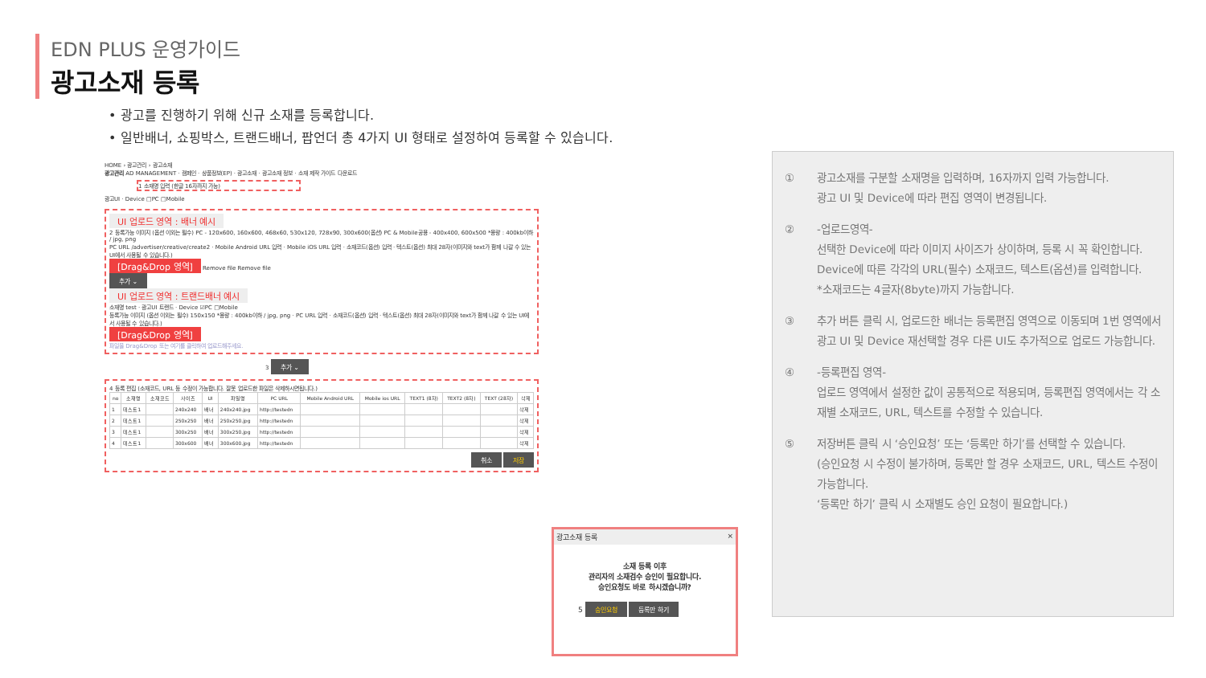EDN PLUS 운영가이드
광고소재 등록
• 광고를 진행하기 위해 신규 소재를 등록합니다.
• 일반배너, 쇼핑박스, 트랜드배너, 팝언더 총 4가지 UI 형태로 설정하여 등록할 수 있습니다.
HOME › 광고관리 › 광고소재
광고관리 AD MANAGEMENT · 캠페인 · 상품정보(EP) · 광고소재 · 광고소재 정보 · 소재 제작 가이드 다운로드
1 소재명 입력 (한글 16자까지 가능)
광고UI · Device □PC □Mobile
UI 업로드 영역 : 배너 예시
2 등록가능 이미지 (옵션 이외는 필수) PC - 120x600, 160x600, 468x60, 530x120, 728x90, 300x600(옵션) PC & Mobile공용 - 400x400, 600x500 *용량 : 400kb이하 / jpg, png
PC URL /advertiser/creative/create2 · Mobile Android URL 입력 · Mobile iOS URL 입력 · 소재코드(옵션) 입력 · 텍스트(옵션) 최대 28자(이미지와 text가 함께 나갈 수 있는 UI에서 사용될 수 있습니다.)
[Drag&Drop 영역]
Remove file Remove file
추가 ⌄
UI 업로드 영역 : 트랜드배너 예시
소재명 test · 광고UI 트랜드 · Device ☑PC □Mobile
등록가능 이미지 (옵션 이외는 필수) 150x150 *용량 : 400kb이하 / jpg, png · PC URL 입력 · 소재코드(옵션) 입력 · 텍스트(옵션) 최대 28자(이미지와 text가 함께 나갈 수 있는 UI에서 사용될 수 있습니다.)
[Drag&Drop 영역]
파일을 Drag&Drop 또는 여기를 클릭하여 업로드해주세요.
3 추가 ⌄
4 등록 편집 (소재코드, URL 등 수정이 가능합니다. 잘못 업로드한 파일은 삭제하시면됩니다.)
| no | 소재명 | 소재코드 | 사이즈 | UI | 파일명 | PC URL | Mobile Android URL | Mobile ios URL | TEXT1 (8자) | TEXT2 (8자) | TEXT (28자) | 삭제 |
| --- | --- | --- | --- | --- | --- | --- | --- | --- | --- | --- | --- | --- |
| 1 | 테스트1 | | 240x240 | 배너 | 240x240.jpg | http://testedn | | | | | | 삭제 |
| 2 | 테스트1 | | 250x250 | 배너 | 250x250.jpg | http://testedn | | | | | | 삭제 |
| 3 | 테스트1 | | 300x250 | 배너 | 300x250.jpg | http://testedn | | | | | | 삭제 |
| 4 | 테스트1 | | 300x600 | 배너 | 300x600.jpg | http://testedn | | | | | | 삭제 |
취소 저장
광고소재 등록 ×
소재 등록 이후
관리자의 소재검수 승인이 필요합니다.
승인요청도 바로 하시겠습니까?
5 승인요청 등록만 하기
① 광고소재를 구분할 소재명을 입력하며, 16자까지 입력 가능합니다.
광고 UI 및 Device에 따라 편집 영역이 변경됩니다.
② -업로드영역-
선택한 Device에 따라 이미지 사이즈가 상이하며, 등록 시 꼭 확인합니다.
Device에 따른 각각의 URL(필수) 소재코드, 텍스트(옵션)를 입력합니다.
*소재코드는 4글자(8byte)까지 가능합니다.
③ 추가 버튼 클릭 시, 업로드한 배너는 등록편집 영역으로 이동되며 1번 영역에서 광고 UI 및 Device 재선택할 경우 다른 UI도 추가적으로 업로드 가능합니다.
④ -등록편집 영역-
업로드 영역에서 설정한 값이 공통적으로 적용되며, 등록편집 영역에서는 각 소재별 소재코드, URL, 텍스트를 수정할 수 있습니다.
⑤ 저장버튼 클릭 시 ‘승인요청’ 또는 ‘등록만 하기’를 선택할 수 있습니다.
(승인요청 시 수정이 불가하며, 등록만 할 경우 소재코드, URL, 텍스트 수정이 가능합니다.
‘등록만 하기’ 클릭 시 소재별도 승인 요청이 필요합니다.)